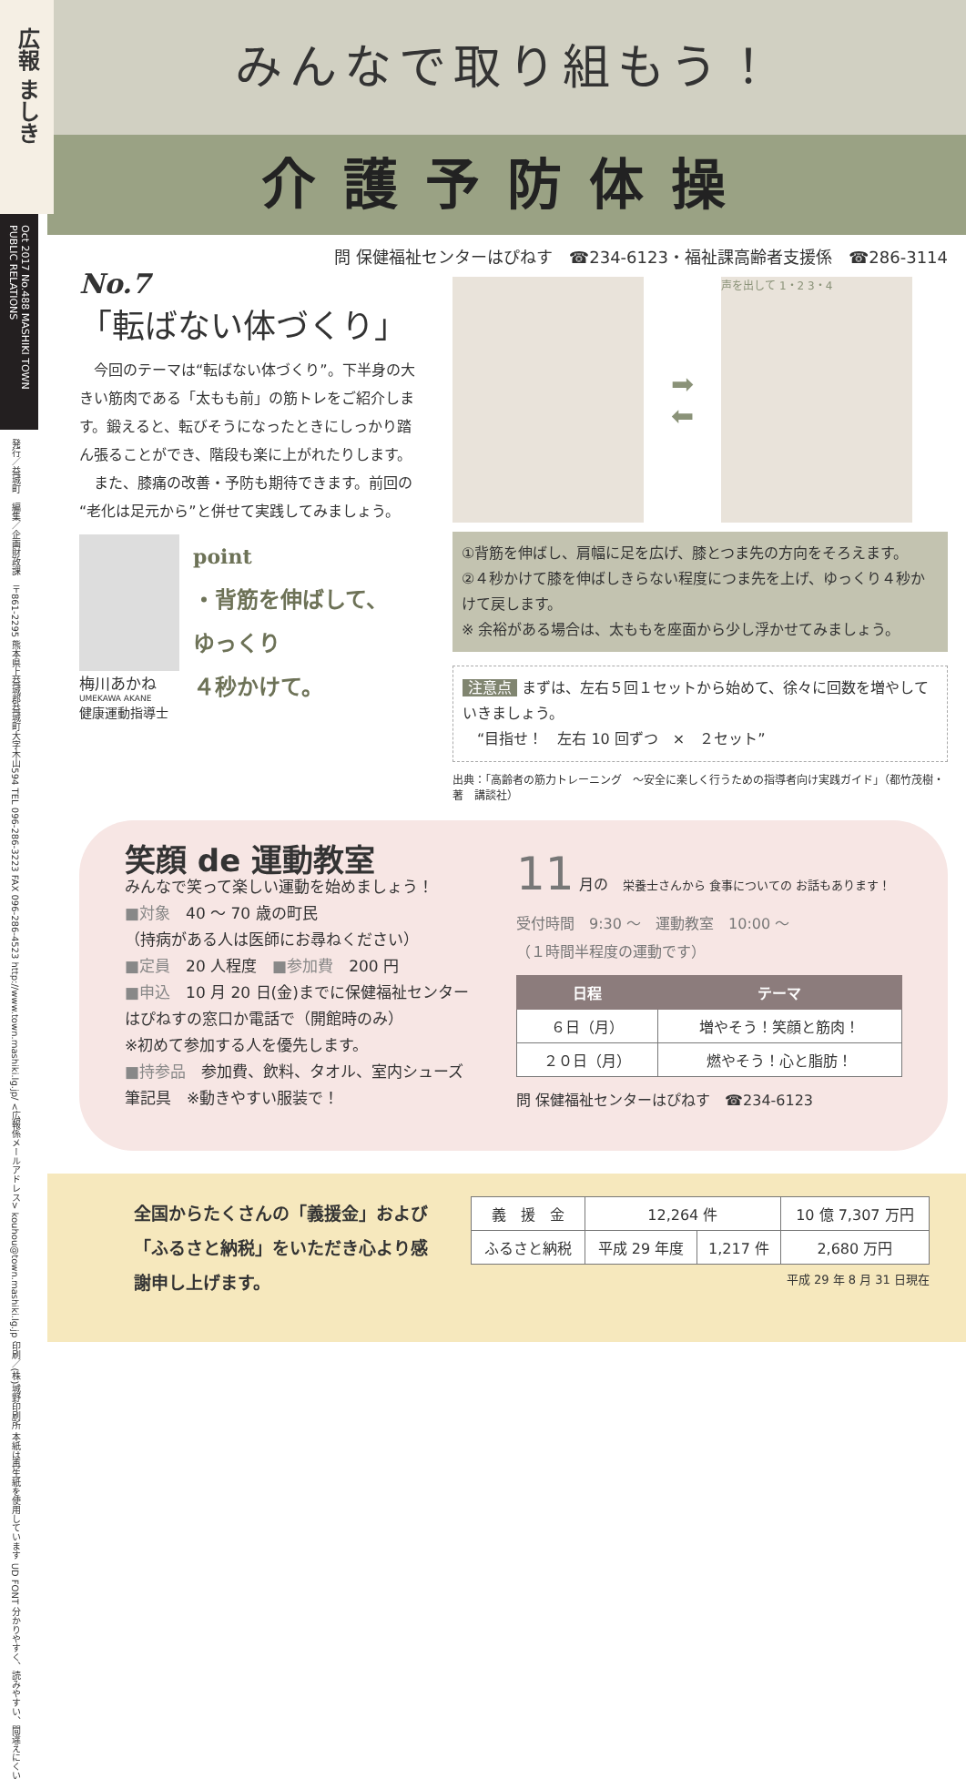広報 ましき
Oct 2017 No.488 MASHIKI TOWN PUBLIC RELATIONS
発行／益城町　編集／企画財政課　〒861-2295 熊本県上益城郡益城町大字木山594 TEL 096-286-3223 FAX 096-286-4523 http://www.town.mashiki.lg.jp/ <広報係メールアドレス> kouhou@town.mashiki.lg.jp 印刷／(株)城野印刷所 本紙は再生紙を使用しています UD FONT 分かりやすく、読みやすい、間違えにくい
みんなで取り組もう！
介護予防体操
問 保健福祉センターはぴねす　☎234-6123・福祉課高齢者支援係　☎286-3114
No.7
「転ばない体づくり」
　今回のテーマは“転ばない体づくり”。下半身の大きい筋肉である「太もも前」の筋トレをご紹介します。鍛えると、転びそうになったときにしっかり踏ん張ることができ、階段も楽に上がれたりします。
　また、膝痛の改善・予防も期待できます。前回の“老化は足元から”と併せて実践してみましょう。
梅川あかね
UMEKAWA AKANE
健康運動指導士
point
・背筋を伸ばして、
ゆっくり
４秒かけて。
➡
⬅
声を出して 1・2 3・4
①背筋を伸ばし、肩幅に足を広げ、膝とつま先の方向をそろえます。
②４秒かけて膝を伸ばしきらない程度につま先を上げ、ゆっくり４秒かけて戻します。
※ 余裕がある場合は、太ももを座面から少し浮かせてみましょう。
注意点 まずは、左右５回１セットから始めて、徐々に回数を増やしていきましょう。
　“目指せ！　左右 10 回ずつ　×　２セット”
出典：「高齢者の筋力トレーニング　～安全に楽しく行うための指導者向け実践ガイド」（都竹茂樹・著　講談社）
笑顔 de 運動教室
みんなで笑って楽しい運動を始めましょう！
■対象　40 ～ 70 歳の町民
（持病がある人は医師にお尋ねください）
■定員　20 人程度　■参加費　200 円
■申込　10 月 20 日(金)までに保健福祉センターはぴねすの窓口か電話で（開館時のみ）
※初めて参加する人を優先します。
■持参品　参加費、飲料、タオル、室内シューズ 筆記具　※動きやすい服装で！
11 月の　栄養士さんから 食事についての お話もあります！
受付時間　9:30 ～　運動教室　10:00 ～
（１時間半程度の運動です）
| 日程 | テーマ |
| --- | --- |
| ６日（月） | 増やそう！笑顔と筋肉！ |
| ２０日（月） | 燃やそう！心と脂肪！ |
問 保健福祉センターはぴねす　☎234-6123
全国からたくさんの「義援金」および「ふるさと納税」をいただき心より感謝申し上げます。
| 義 援 金 | 12,264 件 | | 10 億 7,307 万円 |
| ふるさと納税 | 平成 29 年度 | 1,217 件 | 2,680 万円 |
平成 29 年 8 月 31 日現在